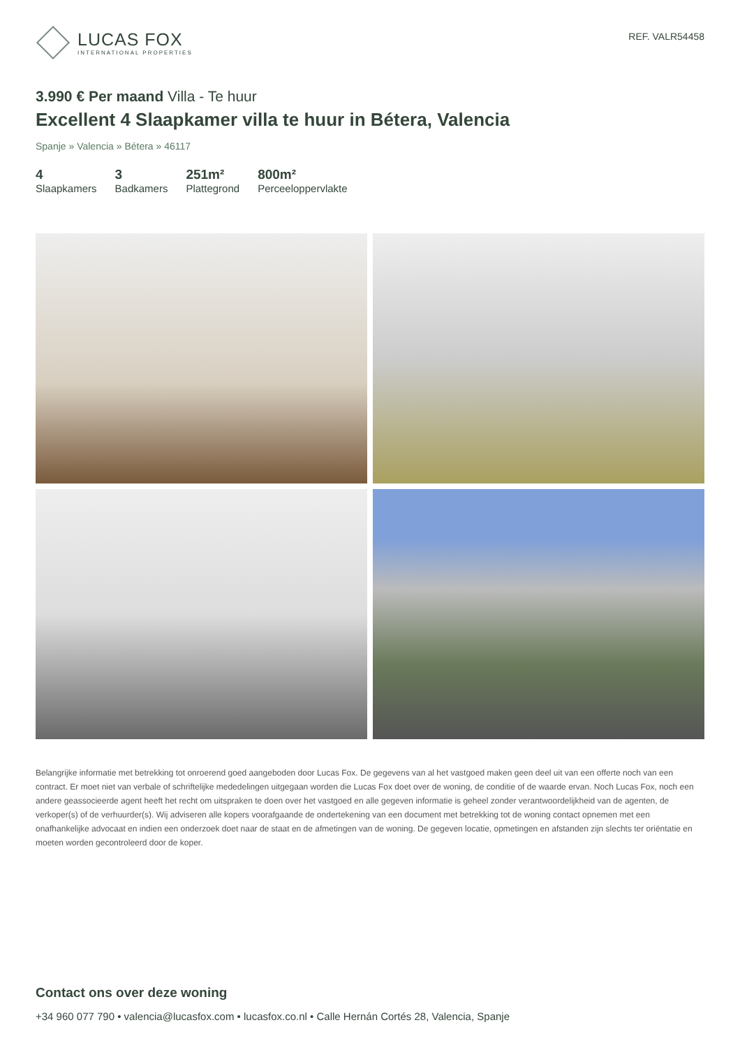LUCAS FOX
INTERNATIONAL PROPERTIES
REF. VALR54458
3.990 € Per maand Villa - Te huur
Excellent 4 Slaapkamer villa te huur in Bétera, Valencia
Spanje » Valencia » Bétera » 46117
4
Slaapkamers
3
Badkamers
251m²
Plattegrond
800m²
Perceeloppervlakte
Belangrijke informatie met betrekking tot onroerend goed aangeboden door Lucas Fox. De gegevens van al het vastgoed maken geen deel uit van een offerte noch van een contract. Er moet niet van verbale of schriftelijke mededelingen uitgegaan worden die Lucas Fox doet over de woning, de conditie of de waarde ervan. Noch Lucas Fox, noch een andere geassocieerde agent heeft het recht om uitspraken te doen over het vastgoed en alle gegeven informatie is geheel zonder verantwoordelijkheid van de agenten, de verkoper(s) of de verhuurder(s). Wij adviseren alle kopers voorafgaande de ondertekening van een document met betrekking tot de woning contact opnemen met een onafhankelijke advocaat en indien een onderzoek doet naar de staat en de afmetingen van de woning. De gegeven locatie, opmetingen en afstanden zijn slechts ter oriëntatie en moeten worden gecontroleerd door de koper.
Contact ons over deze woning
+34 960 077 790 • valencia@lucasfox.com • lucasfox.co.nl • Calle Hernán Cortés 28, Valencia, Spanje